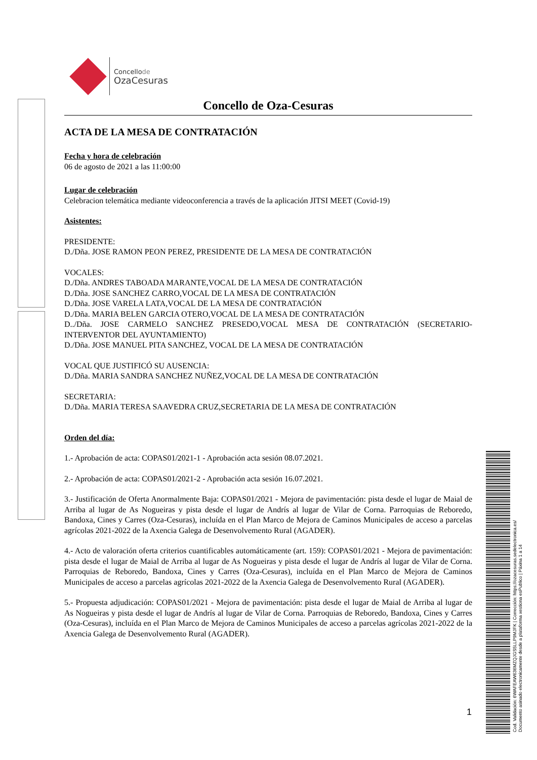Concellode
OzaCesuras
Concello de Oza-Cesuras
ACTA DE LA MESA DE CONTRATACIÓN
Fecha y hora de celebración
06 de agosto de 2021 a las 11:00:00
Lugar de celebración
Celebracion telemática mediante videoconferencia a través de la aplicación JITSI MEET (Covid-19)
Asistentes:
PRESIDENTE:
D./Dña. JOSE RAMON PEON PEREZ, PRESIDENTE DE LA MESA DE CONTRATACIÓN
VOCALES:
D./Dña. ANDRES TABOADA MARANTE,VOCAL DE LA MESA DE CONTRATACIÓN
D./Dña. JOSE SANCHEZ CARRO,VOCAL DE LA MESA DE CONTRATACIÓN
D./Dña. JOSE VARELA LATA,VOCAL DE LA MESA DE CONTRATACIÓN
D./Dña. MARIA BELEN GARCIA OTERO,VOCAL DE LA MESA DE CONTRATACIÓN
D../Dña. JOSE CARMELO SANCHEZ PRESEDO,VOCAL MESA DE CONTRATACIÓN (SECRETARIO-INTERVENTOR DEL AYUNTAMIENTO)
D./Dña. JOSE MANUEL PITA SANCHEZ, VOCAL DE LA MESA DE CONTRATACIÓN
VOCAL QUE JUSTIFICÓ SU AUSENCIA:
D./Dña. MARIA SANDRA SANCHEZ NUÑEZ,VOCAL DE LA MESA DE CONTRATACIÓN
SECRETARIA:
D./Dña. MARIA TERESA SAAVEDRA CRUZ,SECRETARIA DE LA MESA DE CONTRATACIÓN
Orden del día:
1.- Aprobación de acta: COPAS01/2021-1 - Aprobación acta sesión 08.07.2021.
2.- Aprobación de acta: COPAS01/2021-2 - Aprobación acta sesión 16.07.2021.
3.- Justificación de Oferta Anormalmente Baja: COPAS01/2021 - Mejora de pavimentación: pista desde el lugar de Maial de Arriba al lugar de As Nogueiras y pista desde el lugar de Andrís al lugar de Vilar de Corna. Parroquias de Reboredo, Bandoxa, Cines y Carres (Oza-Cesuras), incluída en el Plan Marco de Mejora de Caminos Municipales de acceso a parcelas agrícolas 2021-2022 de la Axencia Galega de Desenvolvemento Rural (AGADER).
4.- Acto de valoración oferta criterios cuantificables automáticamente (art. 159): COPAS01/2021 - Mejora de pavimentación: pista desde el lugar de Maial de Arriba al lugar de As Nogueiras y pista desde el lugar de Andrís al lugar de Vilar de Corna. Parroquias de Reboredo, Bandoxa, Cines y Carres (Oza-Cesuras), incluída en el Plan Marco de Mejora de Caminos Municipales de acceso a parcelas agrícolas 2021-2022 de la Axencia Galega de Desenvolvemento Rural (AGADER).
5.- Propuesta adjudicación: COPAS01/2021 - Mejora de pavimentación: pista desde el lugar de Maial de Arriba al lugar de As Nogueiras y pista desde el lugar de Andrís al lugar de Vilar de Corna. Parroquias de Reboredo, Bandoxa, Cines y Carres (Oza-Cesuras), incluída en el Plan Marco de Mejora de Caminos Municipales de acceso a parcelas agrícolas 2021-2022 de la Axencia Galega de Desenvolvemento Rural (AGADER).
1
Cod. Validación: 6WAFEAW636MZQJGS5LLP9MJFK | Corrección: https://ozacesuras.sedelectronica.es/
Documento asinado electronicamente desde a plataforma xestiona esPublico | Páxina 1 a 14